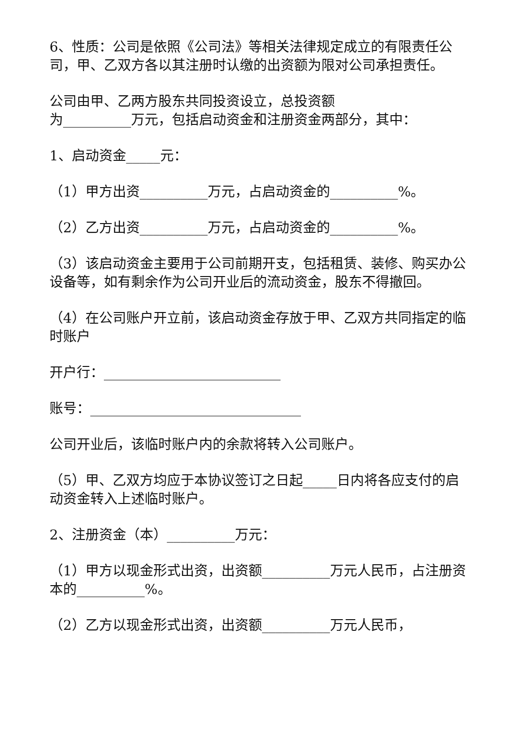6、性质：公司是依照《公司法》等相关法律规定成立的有限责任公司，甲、乙双方各以其注册时认缴的出资额为限对公司承担责任。
公司由甲、乙两方股东共同投资设立，总投资额
为__________万元，包括启动资金和注册资金两部分，其中：
1、启动资金_____元：
（1）甲方出资__________万元，占启动资金的__________%。
（2）乙方出资__________万元，占启动资金的__________%。
（3）该启动资金主要用于公司前期开支，包括租赁、装修、购买办公设备等，如有剩余作为公司开业后的流动资金，股东不得撤回。
（4）在公司账户开立前，该启动资金存放于甲、乙双方共同指定的临时账户
开户行：__________________________
账号：_______________________________
公司开业后，该临时账户内的余款将转入公司账户。
（5）甲、乙双方均应于本协议签订之日起_____日内将各应支付的启动资金转入上述临时账户。
2、注册资金（本）__________万元：
（1）甲方以现金形式出资，出资额__________万元人民币，占注册资本的__________%。
（2）乙方以现金形式出资，出资额__________万元人民币，